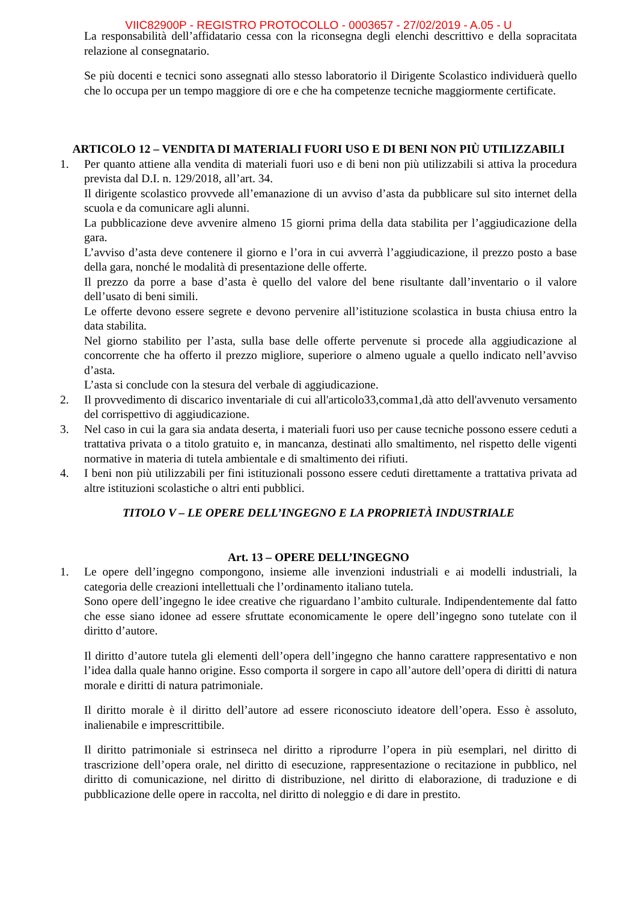VIIC82900P - REGISTRO PROTOCOLLO - 0003657 - 27/02/2019 - A.05 - U
La responsabilità dell’affidatario cessa con la riconsegna degli elenchi descrittivo e della sopracitata relazione al consegnatario.
Se più docenti e tecnici sono assegnati allo stesso laboratorio il Dirigente Scolastico individuerà quello che lo occupa per un tempo maggiore di ore e che ha competenze tecniche maggiormente certificate.
ARTICOLO 12 – VENDITA DI MATERIALI FUORI USO E DI BENI NON PIÙ UTILIZZABILI
1. Per quanto attiene alla vendita di materiali fuori uso e di beni non più utilizzabili si attiva la procedura prevista dal D.I. n. 129/2018, all’art. 34.
Il dirigente scolastico provvede all’emanazione di un avviso d’asta da pubblicare sul sito internet della scuola e da comunicare agli alunni.
La pubblicazione deve avvenire almeno 15 giorni prima della data stabilita per l’aggiudicazione della gara.
L’avviso d’asta deve contenere il giorno e l’ora in cui avverrà l’aggiudicazione, il prezzo posto a base della gara, nonché le modalità di presentazione delle offerte.
Il prezzo da porre a base d’asta è quello del valore del bene risultante dall’inventario o il valore dell’usato di beni simili.
Le offerte devono essere segrete e devono pervenire all’istituzione scolastica in busta chiusa entro la data stabilita.
Nel giorno stabilito per l’asta, sulla base delle offerte pervenute si procede alla aggiudicazione al concorrente che ha offerto il prezzo migliore, superiore o almeno uguale a quello indicato nell’avviso d’asta.
L’asta si conclude con la stesura del verbale di aggiudicazione.
2. Il provvedimento di discarico inventariale di cui all'articolo33,comma1,dà atto dell'avvenuto versamento del corrispettivo di aggiudicazione.
3. Nel caso in cui la gara sia andata deserta, i materiali fuori uso per cause tecniche possono essere ceduti a trattativa privata o a titolo gratuito e, in mancanza, destinati allo smaltimento, nel rispetto delle vigenti normative in materia di tutela ambientale e di smaltimento dei rifiuti.
4. I beni non più utilizzabili per fini istituzionali possono essere ceduti direttamente a trattativa privata ad altre istituzioni scolastiche o altri enti pubblici.
TITOLO V – LE OPERE DELL’INGEGNO E LA PROPRIETÀ INDUSTRIALE
Art. 13 – OPERE DELL’INGEGNO
1. Le opere dell’ingegno compongono, insieme alle invenzioni industriali e ai modelli industriali, la categoria delle creazioni intellettuali che l’ordinamento italiano tutela.
Sono opere dell’ingegno le idee creative che riguardano l’ambito culturale. Indipendentemente dal fatto che esse siano idonee ad essere sfruttate economicamente le opere dell’ingegno sono tutelate con il diritto d’autore.
Il diritto d’autore tutela gli elementi dell’opera dell’ingegno che hanno carattere rappresentativo e non l’idea dalla quale hanno origine. Esso comporta il sorgere in capo all’autore dell’opera di diritti di natura morale e diritti di natura patrimoniale.
Il diritto morale è il diritto dell’autore ad essere riconosciuto ideatore dell’opera. Esso è assoluto, inalienabile e imprescrittibile.
Il diritto patrimoniale si estrinseca nel diritto a riprodurre l’opera in più esemplari, nel diritto di trascrizione dell’opera orale, nel diritto di esecuzione, rappresentazione o recitazione in pubblico, nel diritto di comunicazione, nel diritto di distribuzione, nel diritto di elaborazione, di traduzione e di pubblicazione delle opere in raccolta, nel diritto di noleggio e di dare in prestito.